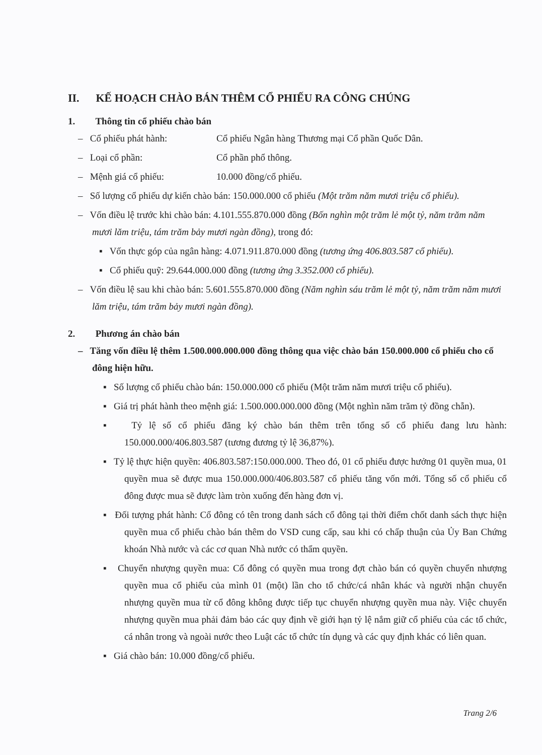II. KẾ HOẠCH CHÀO BÁN THÊM CỔ PHIẾU RA CÔNG CHÚNG
1. Thông tin cổ phiếu chào bán
– Cổ phiếu phát hành: Cổ phiếu Ngân hàng Thương mại Cổ phần Quốc Dân.
– Loại cổ phần: Cổ phần phổ thông.
– Mệnh giá cổ phiếu: 10.000 đồng/cổ phiếu.
– Số lượng cổ phiếu dự kiến chào bán: 150.000.000 cổ phiếu (Một trăm năm mươi triệu cổ phiếu).
– Vốn điều lệ trước khi chào bán: 4.101.555.870.000 đồng (Bốn nghìn một trăm lẻ một tỷ, năm trăm năm mươi lăm triệu, tám trăm bảy mươi ngàn đồng), trong đó:
▪ Vốn thực góp của ngân hàng: 4.071.911.870.000 đồng (tương ứng 406.803.587 cổ phiếu).
▪ Cổ phiếu quỹ: 29.644.000.000 đồng (tương ứng 3.352.000 cổ phiếu).
– Vốn điều lệ sau khi chào bán: 5.601.555.870.000 đồng (Năm nghìn sáu trăm lẻ một tỷ, năm trăm năm mươi lăm triệu, tám trăm bảy mươi ngàn đồng).
2. Phương án chào bán
– Tăng vốn điều lệ thêm 1.500.000.000.000 đồng thông qua việc chào bán 150.000.000 cổ phiếu cho cổ đông hiện hữu.
▪ Số lượng cổ phiếu chào bán: 150.000.000 cổ phiếu (Một trăm năm mươi triệu cổ phiếu).
▪ Giá trị phát hành theo mệnh giá: 1.500.000.000.000 đồng (Một nghìn năm trăm tỷ đồng chẵn).
▪ Tỷ lệ số cổ phiếu đăng ký chào bán thêm trên tổng số cổ phiếu đang lưu hành: 150.000.000/406.803.587 (tương đương tỷ lệ 36,87%).
▪ Tỷ lệ thực hiện quyền: 406.803.587:150.000.000. Theo đó, 01 cổ phiếu được hưởng 01 quyền mua, 01 quyền mua sẽ được mua 150.000.000/406.803.587 cổ phiếu tăng vốn mới. Tổng số cổ phiếu cổ đông được mua sẽ được làm tròn xuống đến hàng đơn vị.
▪ Đối tượng phát hành: Cổ đông có tên trong danh sách cổ đông tại thời điểm chốt danh sách thực hiện quyền mua cổ phiếu chào bán thêm do VSD cung cấp, sau khi có chấp thuận của Ủy Ban Chứng khoán Nhà nước và các cơ quan Nhà nước có thẩm quyền.
▪ Chuyển nhượng quyền mua: Cổ đông có quyền mua trong đợt chào bán có quyền chuyển nhượng quyền mua cổ phiếu của mình 01 (một) lần cho tổ chức/cá nhân khác và người nhận chuyển nhượng quyền mua từ cổ đông không được tiếp tục chuyển nhượng quyền mua này. Việc chuyển nhượng quyền mua phải đảm bảo các quy định về giới hạn tỷ lệ nắm giữ cổ phiếu của các tổ chức, cá nhân trong và ngoài nước theo Luật các tổ chức tín dụng và các quy định khác có liên quan.
▪ Giá chào bán: 10.000 đồng/cổ phiếu.
Trang 2/6